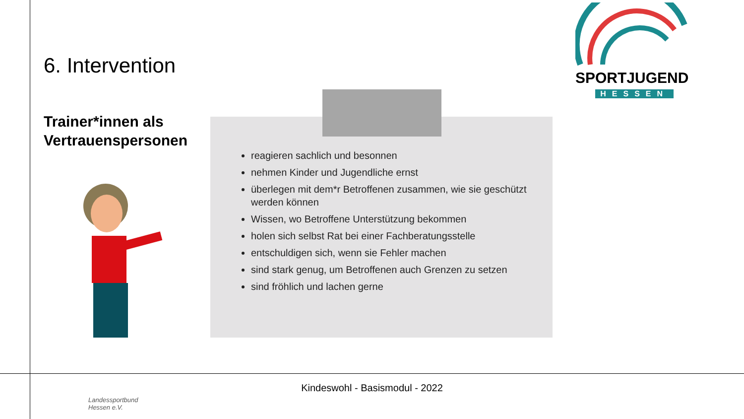6. Intervention
Trainer*innen als Vertrauenspersonen
reagieren sachlich und besonnen
nehmen Kinder und Jugendliche ernst
überlegen mit dem*r Betroffenen zusammen, wie sie geschützt werden können
Wissen, wo Betroffene Unterstützung bekommen
holen sich selbst Rat bei einer Fachberatungsstelle
entschuldigen sich, wenn sie Fehler machen
sind stark genug, um Betroffenen auch Grenzen zu setzen
sind fröhlich und lachen gerne
SPORTJUGEND
HESSEN
Kindeswohl - Basismodul - 2022
Landessportbund
Hessen e.V.